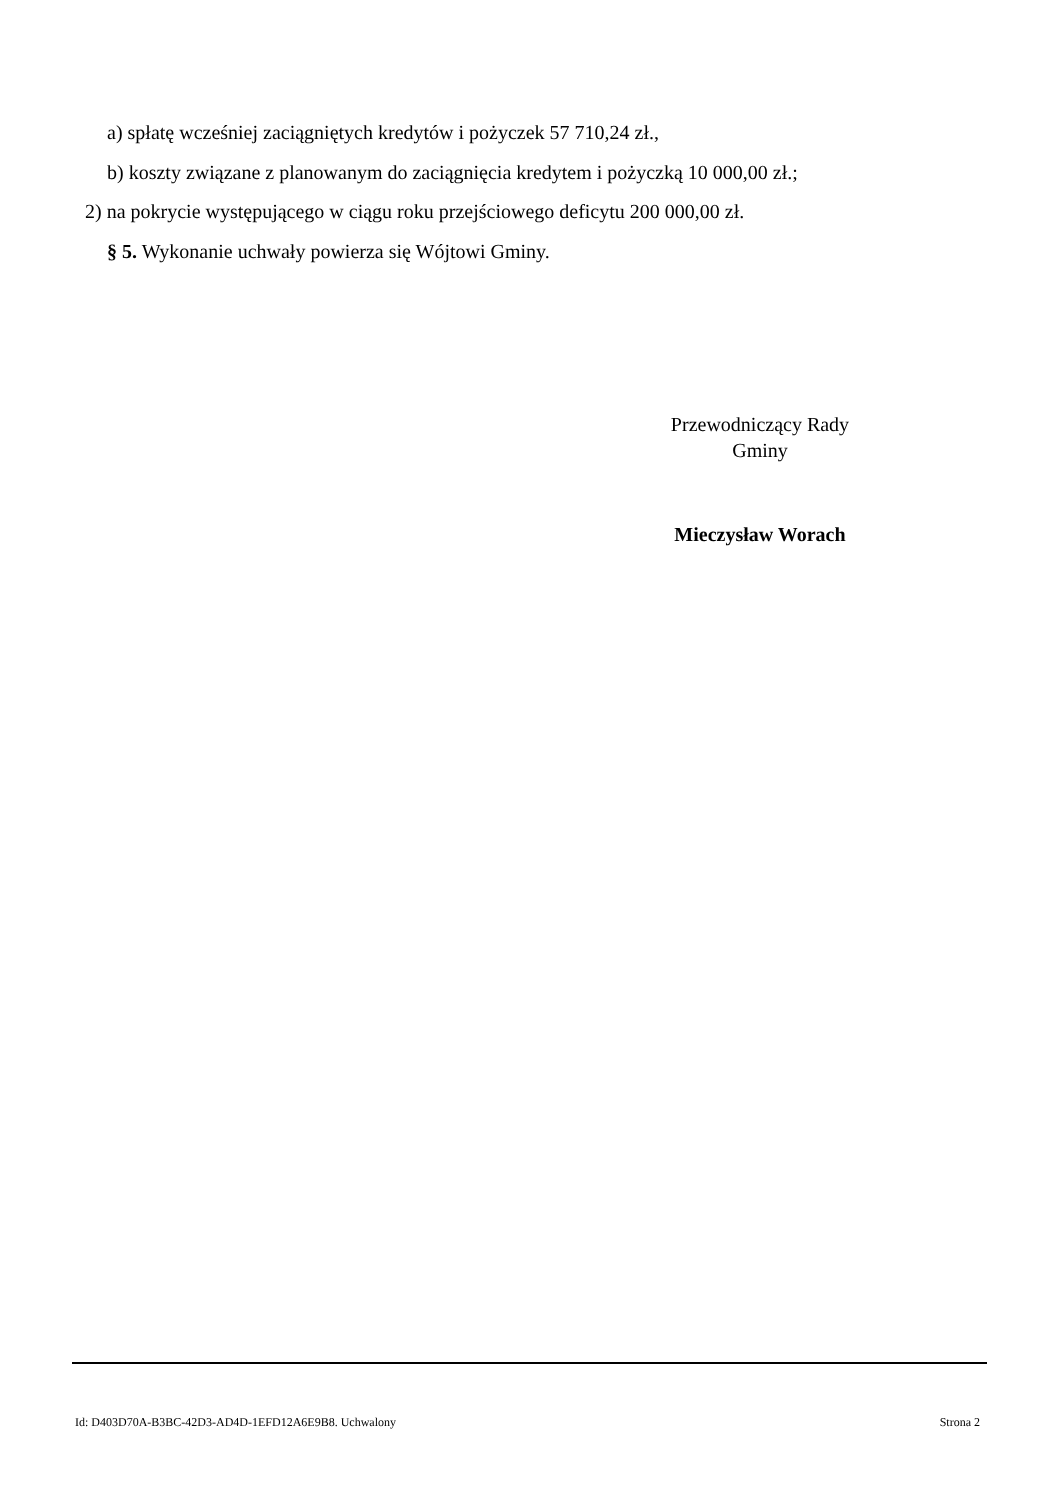a) spłatę wcześniej zaciągniętych kredytów i pożyczek 57 710,24 zł.,
b) koszty związane z planowanym do zaciągnięcia kredytem i pożyczką 10 000,00 zł.;
2) na pokrycie występującego w ciągu roku przejściowego deficytu 200 000,00 zł.
§ 5. Wykonanie uchwały powierza się Wójtowi Gminy.
Przewodniczący Rady
Gminy
Mieczysław Worach
Id: D403D70A-B3BC-42D3-AD4D-1EFD12A6E9B8. Uchwalony Strona 2